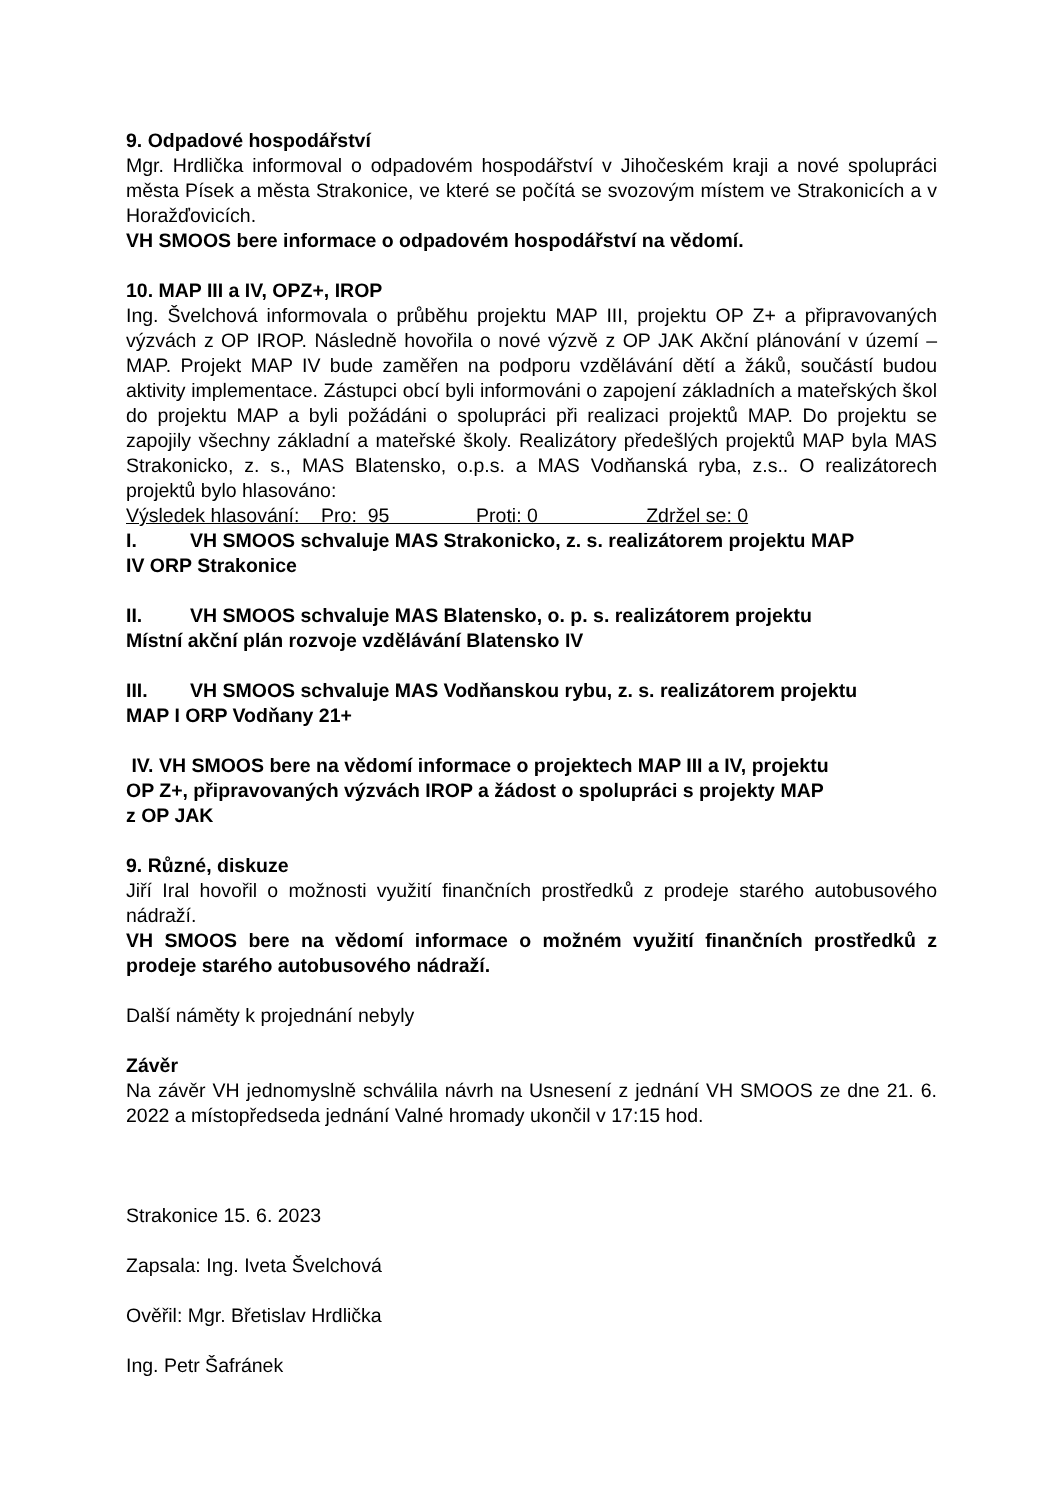9. Odpadové hospodářství
Mgr. Hrdlička informoval o odpadovém hospodářství v Jihočeském kraji a nové spolupráci města Písek a města Strakonice, ve které se počítá se svozovým místem ve Strakonicích a v Horažďovicích.
VH SMOOS bere informace o odpadovém hospodářství na vědomí.
10. MAP III a IV, OPZ+, IROP
Ing. Švelchová informovala o průběhu projektu MAP III, projektu OP Z+ a připravovaných výzvách z OP IROP. Následně hovořila o nové výzvě z OP JAK Akční plánování v území – MAP. Projekt MAP IV bude zaměřen na podporu vzdělávání dětí a žáků, součástí budou aktivity implementace. Zástupci obcí byli informováni o zapojení základních a mateřských škol do projektu MAP a byli požádáni o spolupráci při realizaci projektů MAP. Do projektu se zapojily všechny základní a mateřské školy. Realizátory předešlých projektů MAP byla MAS Strakonicko, z. s., MAS Blatensko, o.p.s. a MAS Vodňanská ryba, z.s.. O realizátorech projektů bylo hlasováno:
Výsledek hlasování: Pro: 95 Proti: 0 Zdržel se: 0
I. VH SMOOS schvaluje MAS Strakonicko, z. s. realizátorem projektu MAP
IV ORP Strakonice
II. VH SMOOS schvaluje MAS Blatensko, o. p. s. realizátorem projektu
Místní akční plán rozvoje vzdělávání Blatensko IV
III. VH SMOOS schvaluje MAS Vodňanskou rybu, z. s. realizátorem projektu
MAP I ORP Vodňany 21+
IV. VH SMOOS bere na vědomí informace o projektech MAP III a IV, projektu
OP Z+, připravovaných výzvách IROP a žádost o spolupráci s projekty MAP
z OP JAK
9. Různé, diskuze
Jiří Iral hovořil o možnosti využití finančních prostředků z prodeje starého autobusového nádraží.
VH SMOOS bere na vědomí informace o možném využití finančních prostředků z prodeje starého autobusového nádraží.
Další náměty k projednání nebyly
Závěr
Na závěr VH jednomyslně schválila návrh na Usnesení z jednání VH SMOOS ze dne 21. 6. 2022 a místopředseda jednání Valné hromady ukončil v 17:15 hod.
Strakonice 15. 6. 2023
Zapsala: Ing. Iveta Švelchová
Ověřil: Mgr. Břetislav Hrdlička
Ing. Petr Šafránek